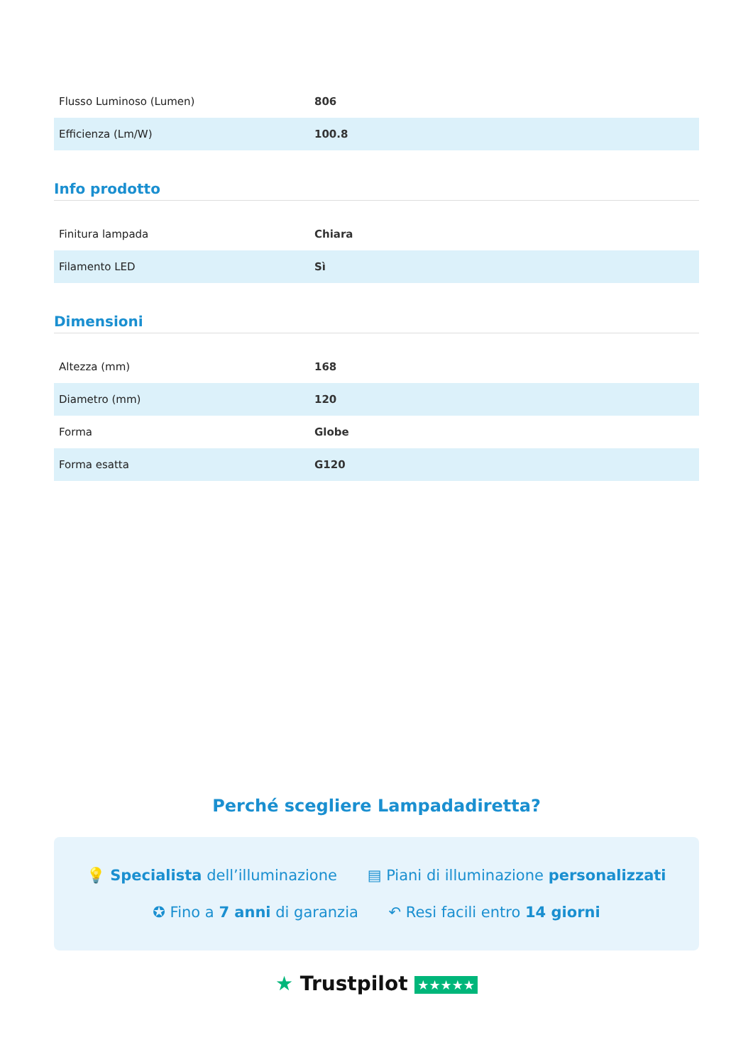| Flusso Luminoso (Lumen) | 806 |
| Efficienza (Lm/W) | 100.8 |
Info prodotto
| Finitura lampada | Chiara |
| Filamento LED | Sì |
Dimensioni
| Altezza (mm) | 168 |
| Diametro (mm) | 120 |
| Forma | Globe |
| Forma esatta | G120 |
Perché scegliere Lampadadiretta?
💡 Specialista dell’illuminazione ▤ Piani di illuminazione personalizzati
✪ Fino a 7 anni di garanzia ↶ Resi facili entro 14 giorni
★ Trustpilot ★★★★★